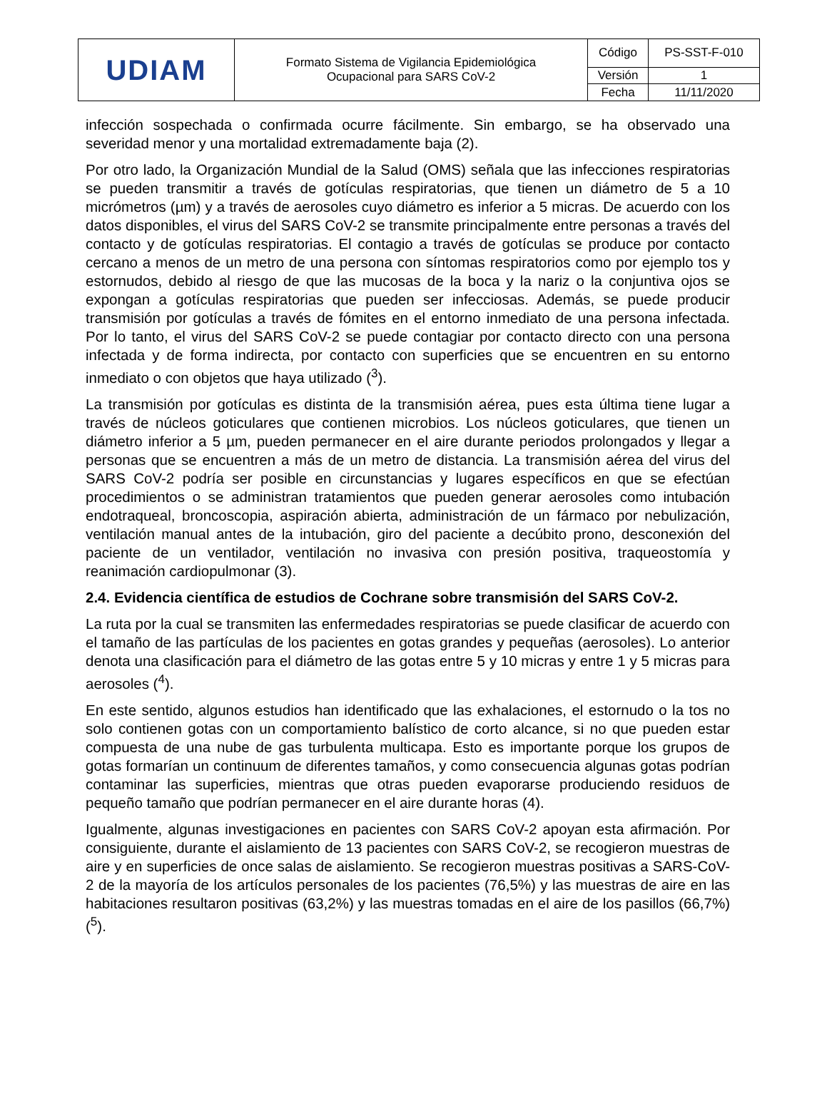| UDIAM | Formato Sistema de Vigilancia Epidemiológica Ocupacional para SARS CoV-2 | Código | PS-SST-F-010 |
| | | Versión | 1 |
| | | Fecha | 11/11/2020 |
infección sospechada o confirmada ocurre fácilmente. Sin embargo, se ha observado una severidad menor y una mortalidad extremadamente baja (2).
Por otro lado, la Organización Mundial de la Salud (OMS) señala que las infecciones respiratorias se pueden transmitir a través de gotículas respiratorias, que tienen un diámetro de 5 a 10 micrómetros (µm) y a través de aerosoles cuyo diámetro es inferior a 5 micras. De acuerdo con los datos disponibles, el virus del SARS CoV-2 se transmite principalmente entre personas a través del contacto y de gotículas respiratorias. El contagio a través de gotículas se produce por contacto cercano a menos de un metro de una persona con síntomas respiratorios como por ejemplo tos y estornudos, debido al riesgo de que las mucosas de la boca y la nariz o la conjuntiva ojos se expongan a gotículas respiratorias que pueden ser infecciosas. Además, se puede producir transmisión por gotículas a través de fómites en el entorno inmediato de una persona infectada. Por lo tanto, el virus del SARS CoV-2 se puede contagiar por contacto directo con una persona infectada y de forma indirecta, por contacto con superficies que se encuentren en su entorno inmediato o con objetos que haya utilizado (<sup>3</sup>).
La transmisión por gotículas es distinta de la transmisión aérea, pues esta última tiene lugar a través de núcleos goticulares que contienen microbios. Los núcleos goticulares, que tienen un diámetro inferior a 5 µm, pueden permanecer en el aire durante periodos prolongados y llegar a personas que se encuentren a más de un metro de distancia. La transmisión aérea del virus del SARS CoV-2 podría ser posible en circunstancias y lugares específicos en que se efectúan procedimientos o se administran tratamientos que pueden generar aerosoles como intubación endotraqueal, broncoscopia, aspiración abierta, administración de un fármaco por nebulización, ventilación manual antes de la intubación, giro del paciente a decúbito prono, desconexión del paciente de un ventilador, ventilación no invasiva con presión positiva, traqueostomía y reanimación cardiopulmonar (3).
2.4. Evidencia científica de estudios de Cochrane sobre transmisión del SARS CoV-2.
La ruta por la cual se transmiten las enfermedades respiratorias se puede clasificar de acuerdo con el tamaño de las partículas de los pacientes en gotas grandes y pequeñas (aerosoles). Lo anterior denota una clasificación para el diámetro de las gotas entre 5 y 10 micras y entre 1 y 5 micras para aerosoles (<sup>4</sup>).
En este sentido, algunos estudios han identificado que las exhalaciones, el estornudo o la tos no solo contienen gotas con un comportamiento balístico de corto alcance, si no que pueden estar compuesta de una nube de gas turbulenta multicapa. Esto es importante porque los grupos de gotas formarían un continuum de diferentes tamaños, y como consecuencia algunas gotas podrían contaminar las superficies, mientras que otras pueden evaporarse produciendo residuos de pequeño tamaño que podrían permanecer en el aire durante horas (4).
Igualmente, algunas investigaciones en pacientes con SARS CoV-2 apoyan esta afirmación. Por consiguiente, durante el aislamiento de 13 pacientes con SARS CoV-2, se recogieron muestras de aire y en superficies de once salas de aislamiento. Se recogieron muestras positivas a SARS-CoV-2 de la mayoría de los artículos personales de los pacientes (76,5%) y las muestras de aire en las habitaciones resultaron positivas (63,2%) y las muestras tomadas en el aire de los pasillos (66,7%) (<sup>5</sup>).